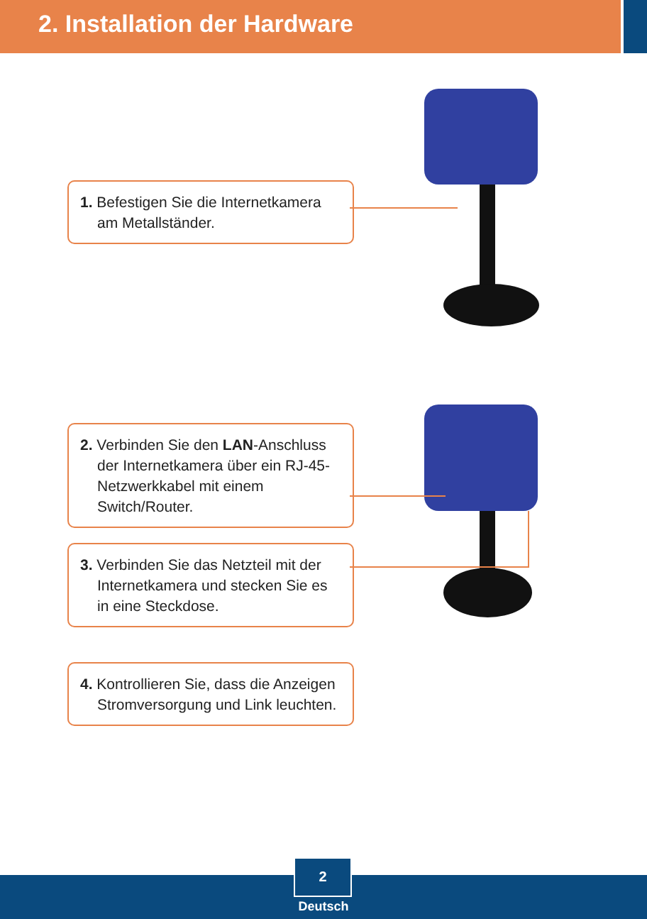2. Installation der Hardware
1. Befestigen Sie die Internetkamera am Metallständer.
2. Verbinden Sie den LAN-Anschluss der Internetkamera über ein RJ-45-Netzwerkkabel mit einem Switch/Router.
3. Verbinden Sie das Netzteil mit der Internetkamera und stecken Sie es in eine Steckdose.
4. Kontrollieren Sie, dass die Anzeigen Stromversorgung und Link leuchten.
2
Deutsch